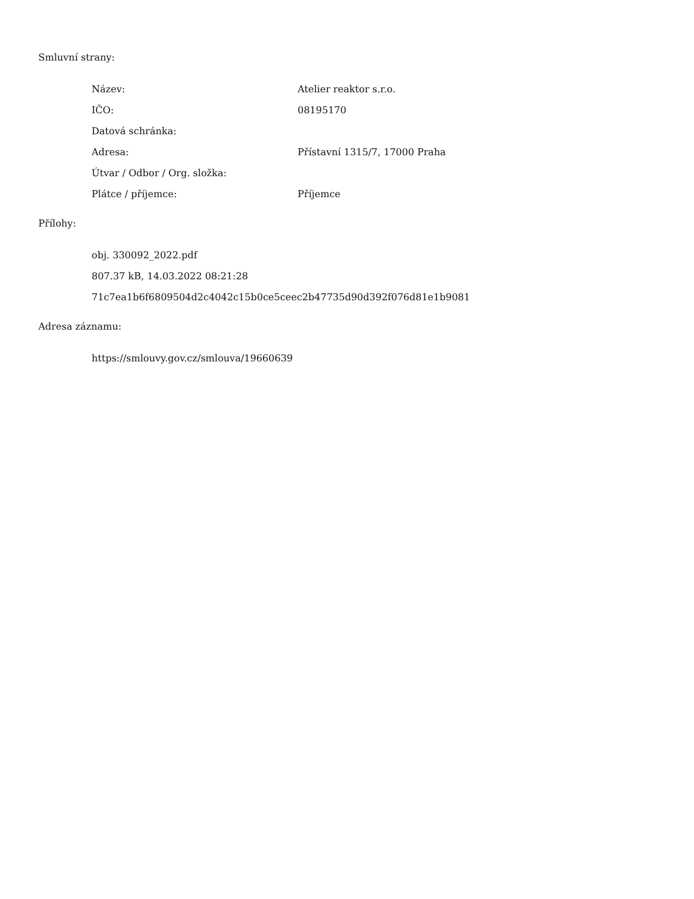Smluvní strany:
| Název: | Atelier reaktor s.r.o. |
| IČO: | 08195170 |
| Datová schránka: | |
| Adresa: | Přístavní 1315/7, 17000 Praha |
| Útvar / Odbor / Org. složka: | |
| Plátce / příjemce: | Příjemce |
Přílohy:
obj. 330092_2022.pdf
807.37 kB, 14.03.2022 08:21:28
71c7ea1b6f6809504d2c4042c15b0ce5ceec2b47735d90d392f076d81e1b9081
Adresa záznamu:
https://smlouvy.gov.cz/smlouva/19660639